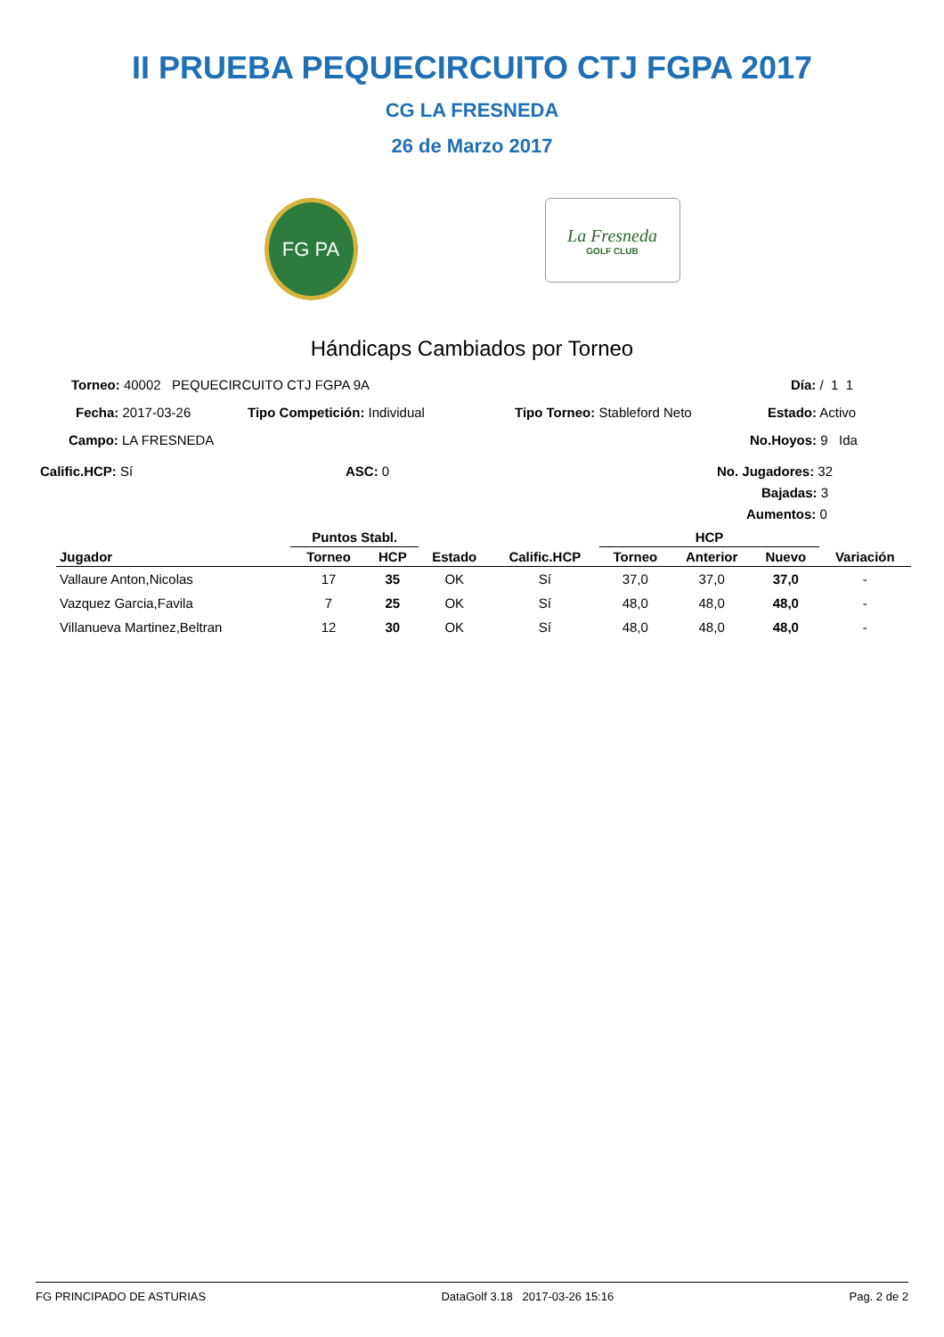II PRUEBA PEQUECIRCUITO CTJ FGPA 2017
CG LA FRESNEDA
26 de Marzo 2017
FG PA
La Fresneda
GOLF CLUB
Hándicaps Cambiados por Torneo
Torneo: 40002 PEQUECIRCUITO CTJ FGPA 9A
Día: / 1 1
Fecha: 2017-03-26 Tipo Competición: Individual Tipo Torneo: Stableford Neto Estado: Activo
Campo: LA FRESNEDA No.Hoyos: 9 Ida
Calific.HCP: Sí ASC: 0 No. Jugadores: 32
Bajadas: 3
Aumentos: 0
| | Puntos Stabl. | | | | HCP | | | |
| --- | --- | --- | --- | --- | --- | --- | --- | --- |
| Jugador | Torneo | HCP | Estado | Calific.HCP | Torneo | Anterior | Nuevo | Variación |
| Vallaure Anton,Nicolas | 17 | 35 | OK | Sí | 37,0 | 37,0 | 37,0 | - |
| Vazquez Garcia,Favila | 7 | 25 | OK | Sí | 48,0 | 48,0 | 48,0 | - |
| Villanueva Martinez,Beltran | 12 | 30 | OK | Sí | 48,0 | 48,0 | 48,0 | - |
FG PRINCIPADO DE ASTURIAS DataGolf 3.18 2017-03-26 15:16 Pag. 2 de 2